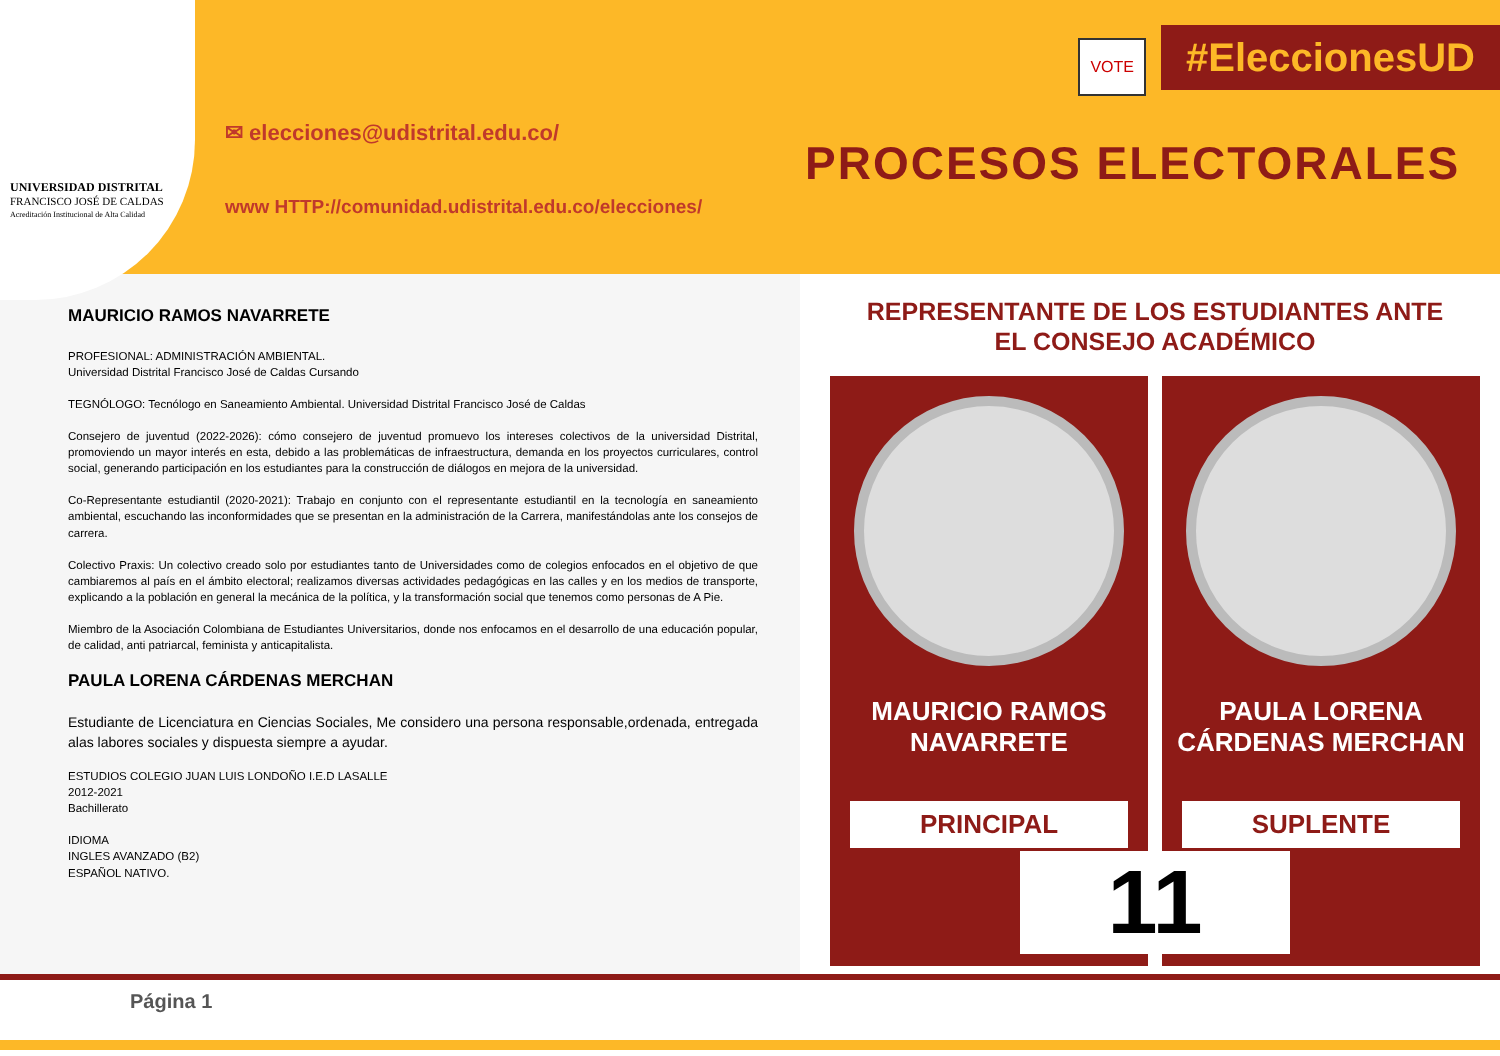UNIVERSIDAD DISTRITAL
FRANCISCO JOSÉ DE CALDAS
Acreditación Institucional de Alta Calidad
✉ elecciones@udistrital.edu.co/
www HTTP://comunidad.udistrital.edu.co/elecciones/
VOTE #EleccionesUD
PROCESOS ELECTORALES
MAURICIO RAMOS NAVARRETE
PROFESIONAL: ADMINISTRACIÓN AMBIENTAL.
Universidad Distrital Francisco José de Caldas Cursando
TEGNÓLOGO: Tecnólogo en Saneamiento Ambiental. Universidad Distrital Francisco José de Caldas
Consejero de juventud (2022-2026): cómo consejero de juventud promuevo los intereses colectivos de la universidad Distrital, promoviendo un mayor interés en esta, debido a las problemáticas de infraestructura, demanda en los proyectos curriculares, control social, generando participación en los estudiantes para la construcción de diálogos en mejora de la universidad.
Co-Representante estudiantil (2020-2021): Trabajo en conjunto con el representante estudiantil en la tecnología en saneamiento ambiental, escuchando las inconformidades que se presentan en la administración de la Carrera, manifestándolas ante los consejos de carrera.
Colectivo Praxis: Un colectivo creado solo por estudiantes tanto de Universidades como de colegios enfocados en el objetivo de que cambiaremos al país en el ámbito electoral; realizamos diversas actividades pedagógicas en las calles y en los medios de transporte, explicando a la población en general la mecánica de la política, y la transformación social que tenemos como personas de A Pie.
Miembro de la Asociación Colombiana de Estudiantes Universitarios, donde nos enfocamos en el desarrollo de una educación popular, de calidad, anti patriarcal, feminista y anticapitalista.
PAULA LORENA CÁRDENAS MERCHAN
Estudiante de Licenciatura en Ciencias Sociales, Me considero una persona responsable,ordenada, entregada alas labores sociales y dispuesta siempre a ayudar.
ESTUDIOS COLEGIO JUAN LUIS LONDOÑO I.E.D LASALLE
2012-2021
Bachillerato
IDIOMA
INGLES AVANZADO (B2)
ESPAÑOL NATIVO.
REPRESENTANTE DE LOS ESTUDIANTES ANTE
EL CONSEJO ACADÉMICO
MAURICIO RAMOS
NAVARRETE
PRINCIPAL
PAULA LORENA
CÁRDENAS MERCHAN
SUPLENTE
11
Página 1